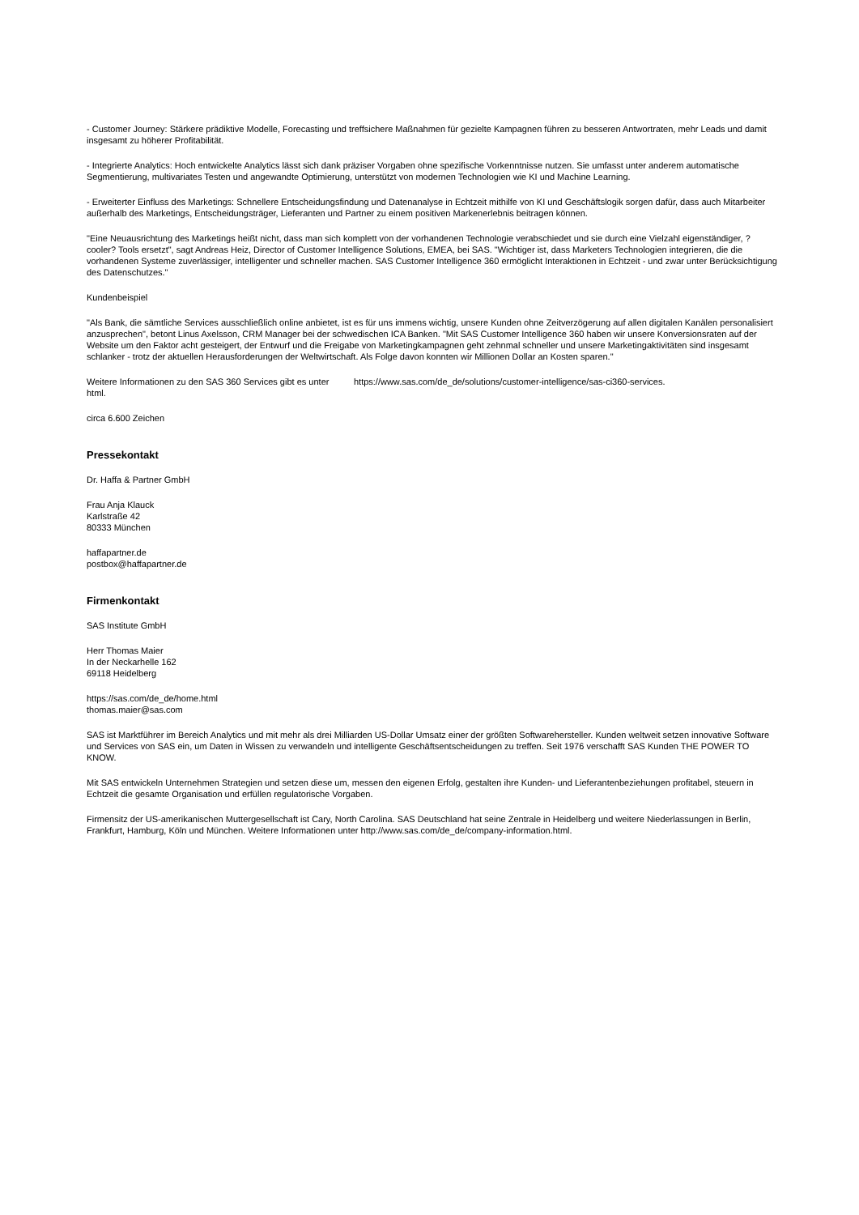- Customer Journey: Stärkere prädiktive Modelle, Forecasting und treffsichere Maßnahmen für gezielte Kampagnen führen zu besseren Antwortraten, mehr Leads und damit insgesamt zu höherer Profitabilität.
- Integrierte Analytics: Hoch entwickelte Analytics lässt sich dank präziser Vorgaben ohne spezifische Vorkenntnisse nutzen. Sie umfasst unter anderem automatische Segmentierung, multivariates Testen und angewandte Optimierung, unterstützt von modernen Technologien wie KI und Machine Learning.
- Erweiterter Einfluss des Marketings: Schnellere Entscheidungsfindung und Datenanalyse in Echtzeit mithilfe von KI und Geschäftslogik sorgen dafür, dass auch Mitarbeiter außerhalb des Marketings, Entscheidungsträger, Lieferanten und Partner zu einem positiven Markenerlebnis beitragen können.
"Eine Neuausrichtung des Marketings heißt nicht, dass man sich komplett von der vorhandenen Technologie verabschiedet und sie durch eine Vielzahl eigenständiger, ?cooler? Tools ersetzt", sagt Andreas Heiz, Director of Customer Intelligence Solutions, EMEA, bei SAS. "Wichtiger ist, dass Marketers Technologien integrieren, die die vorhandenen Systeme zuverlässiger, intelligenter und schneller machen. SAS Customer Intelligence 360 ermöglicht Interaktionen in Echtzeit - und zwar unter Berücksichtigung des Datenschutzes."
Kundenbeispiel
"Als Bank, die sämtliche Services ausschließlich online anbietet, ist es für uns immens wichtig, unsere Kunden ohne Zeitverzögerung auf allen digitalen Kanälen personalisiert anzusprechen", betont Linus Axelsson, CRM Manager bei der schwedischen ICA Banken. "Mit SAS Customer Intelligence 360 haben wir unsere Konversionsraten auf der Website um den Faktor acht gesteigert, der Entwurf und die Freigabe von Marketingkampagnen geht zehnmal schneller und unsere Marketingaktivitäten sind insgesamt schlanker - trotz der aktuellen Herausforderungen der Weltwirtschaft. Als Folge davon konnten wir Millionen Dollar an Kosten sparen."
Weitere Informationen zu den SAS 360 Services gibt es unter https://www.sas.com/de_de/solutions/customer-intelligence/sas-ci360-services.
html.
circa 6.600 Zeichen
Pressekontakt
Dr. Haffa & Partner GmbH
Frau Anja Klauck
Karlstraße 42
80333 München
haffapartner.de
postbox@haffapartner.de
Firmenkontakt
SAS Institute GmbH
Herr Thomas Maier
In der Neckarhelle 162
69118 Heidelberg
https://sas.com/de_de/home.html
thomas.maier@sas.com
SAS ist Marktführer im Bereich Analytics und mit mehr als drei Milliarden US-Dollar Umsatz einer der größten Softwarehersteller. Kunden weltweit setzen innovative Software und Services von SAS ein, um Daten in Wissen zu verwandeln und intelligente Geschäftsentscheidungen zu treffen. Seit 1976 verschafft SAS Kunden THE POWER TO KNOW.
Mit SAS entwickeln Unternehmen Strategien und setzen diese um, messen den eigenen Erfolg, gestalten ihre Kunden- und Lieferantenbeziehungen profitabel, steuern in Echtzeit die gesamte Organisation und erfüllen regulatorische Vorgaben.
Firmensitz der US-amerikanischen Muttergesellschaft ist Cary, North Carolina. SAS Deutschland hat seine Zentrale in Heidelberg und weitere Niederlassungen in Berlin, Frankfurt, Hamburg, Köln und München. Weitere Informationen unter http://www.sas.com/de_de/company-information.html.